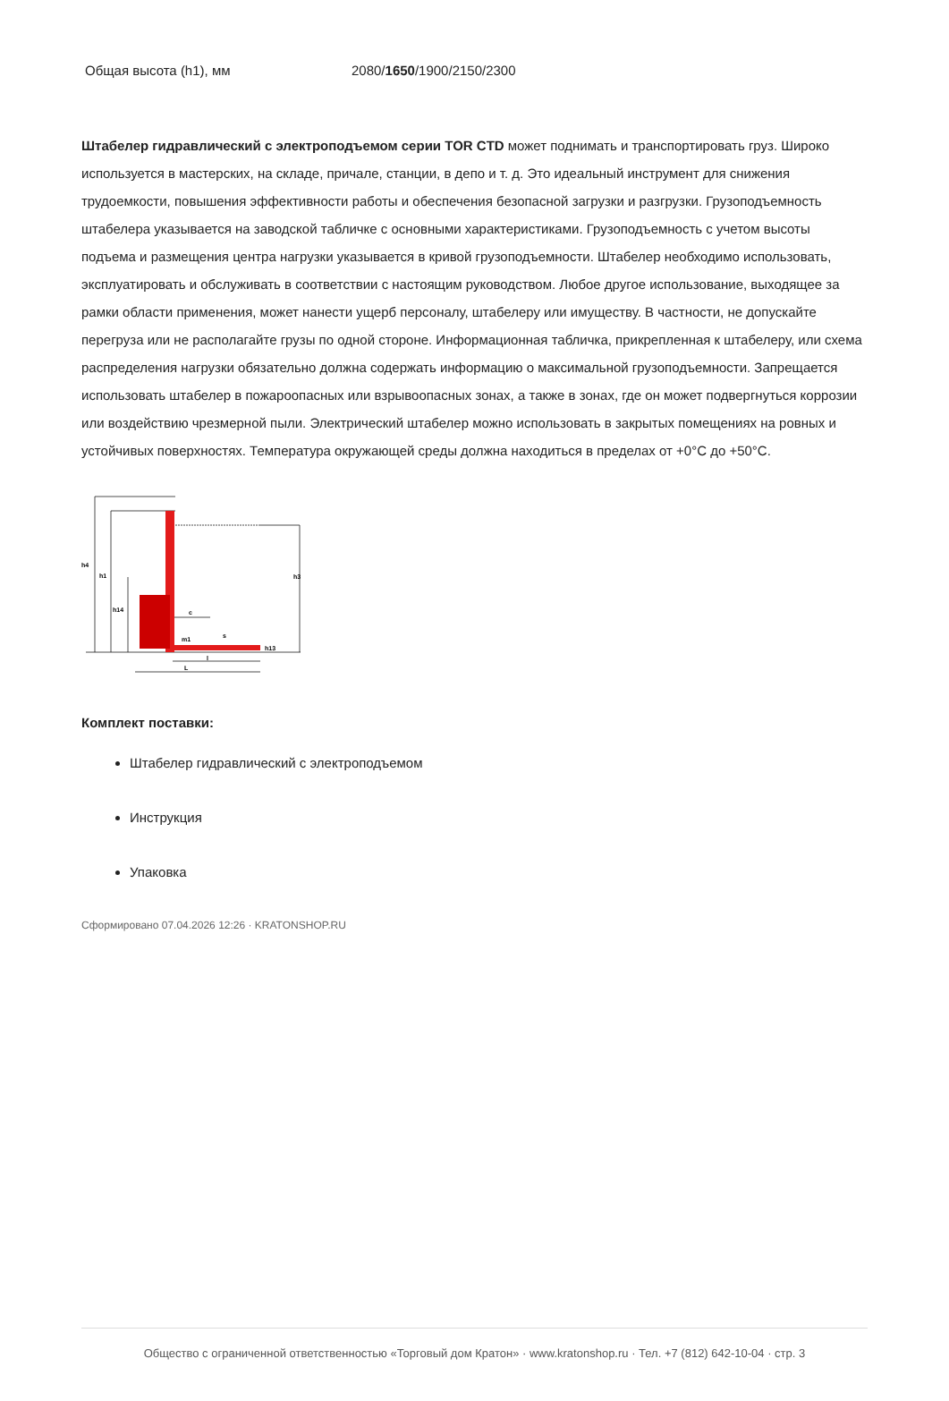| Общая высота (h1), мм | 2080/ 1650 /1900/2150/2300 |
Штабелер гидравлический с электроподъемом серии TOR CTD может поднимать и транспортировать груз. Широко используется в мастерских, на складе, причале, станции, в депо и т. д. Это идеальный инструмент для снижения трудоемкости, повышения эффективности работы и обеспечения безопасной загрузки и разгрузки. Грузоподъемность штабелера указывается на заводской табличке с основными характеристиками. Грузоподъемность с учетом высоты подъема и размещения центра нагрузки указывается в кривой грузоподъемности. Штабелер необходимо использовать, эксплуатировать и обслуживать в соответствии с настоящим руководством. Любое другое использование, выходящее за рамки области применения, может нанести ущерб персоналу, штабелеру или имуществу. В частности, не допускайте перегруза или не располагайте грузы по одной стороне. Информационная табличка, прикрепленная к штабелеру, или схема распределения нагрузки обязательно должна содержать информацию о максимальной грузоподъемности. Запрещается использовать штабелер в пожароопасных или взрывоопасных зонах, а также в зонах, где он может подвергнуться коррозии или воздействию чрезмерной пыли. Электрический штабелер можно использовать в закрытых помещениях на ровных и устойчивых поверхностях. Температура окружающей среды должна находиться в пределах от +0°C до +50°C.
h4
h1
h14
h3
c
m1
s
h13
l
L
Комплект поставки:
Штабелер гидравлический с электроподъемом
Инструкция
Упаковка
Сформировано 07.04.2026 12:26 · KRATONSHOP.RU
Общество с ограниченной ответственностью «Торговый дом Кратон» · www.kratonshop.ru · Тел. +7 (812) 642-10-04 · стр. 3